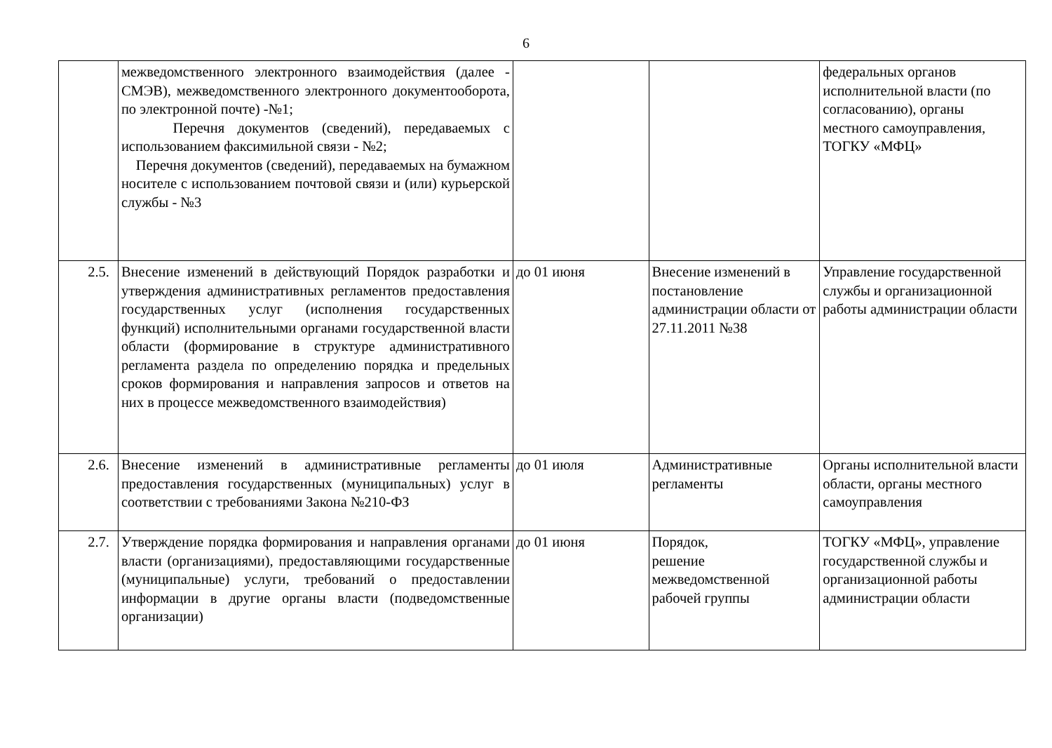6
| | межведомственного электронного взаимодействия (далее - СМЭВ), межведомственного электронного документооборота, по электронной почте) -№1; Перечня документов (сведений), передаваемых с использованием факсимильной связи - №2; Перечня документов (сведений), передаваемых на бумажном носителе с использованием почтовой связи и (или) курьерской службы - №3 | | | федеральных органов исполнительной власти (по согласованию), органы местного самоуправления, ТОГКУ «МФЦ» |
| 2.5. | Внесение изменений в действующий Порядок разработки и утверждения административных регламентов предоставления государственных услуг (исполнения государственных функций) исполнительными органами государственной власти области (формирование в структуре административного регламента раздела по определению порядка и предельных сроков формирования и направления запросов и ответов на них в процессе межведомственного взаимодействия) | до 01 июня | Внесение изменений в постановление администрации области от 27.11.2011 №38 | Управление государственной службы и организационной работы администрации области |
| 2.6. | Внесение изменений в административные регламенты предоставления государственных (муниципальных) услуг в соответствии с требованиями Закона №210-ФЗ | до 01 июля | Административные регламенты | Органы исполнительной власти области, органы местного самоуправления |
| 2.7. | Утверждение порядка формирования и направления органами власти (организациями), предоставляющими государственные (муниципальные) услуги, требований о предоставлении информации в другие органы власти (подведомственные организации) | до 01 июня | Порядок, решение межведомственной рабочей группы | ТОГКУ «МФЦ», управление государственной службы и организационной работы администрации области |